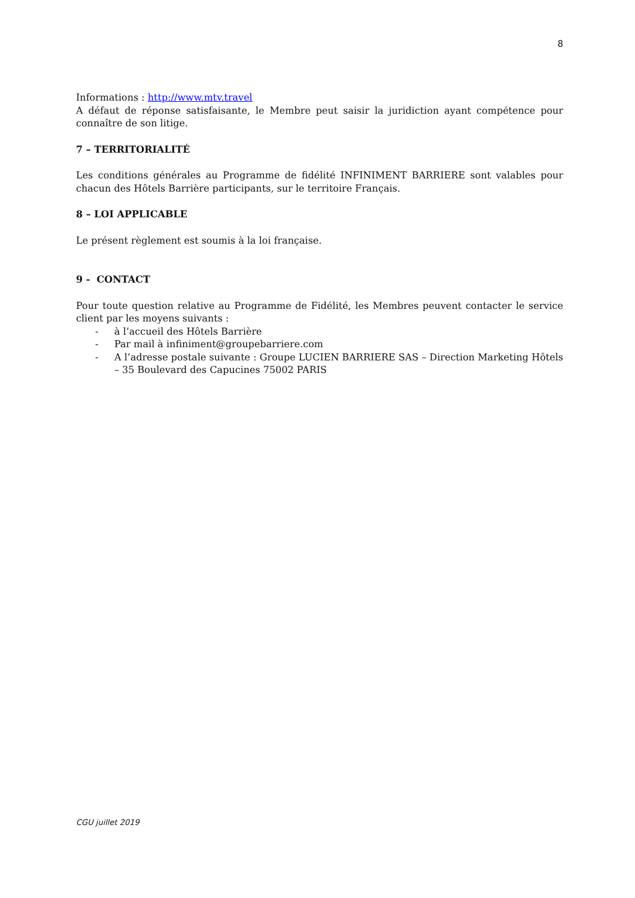8
Informations : http://www.mtv.travel
A défaut de réponse satisfaisante, le Membre peut saisir la juridiction ayant compétence pour connaître de son litige.
7 – TERRITORIALITÉ
Les conditions générales au Programme de fidélité INFINIMENT BARRIERE sont valables pour chacun des Hôtels Barrière participants, sur le territoire Français.
8 – LOI APPLICABLE
Le présent règlement est soumis à la loi française.
9 - CONTACT
Pour toute question relative au Programme de Fidélité, les Membres peuvent contacter le service client par les moyens suivants :
- à l’accueil des Hôtels Barrière
- Par mail à infiniment@groupebarriere.com
- A l’adresse postale suivante : Groupe LUCIEN BARRIERE SAS – Direction Marketing Hôtels – 35 Boulevard des Capucines 75002 PARIS
CGU juillet 2019